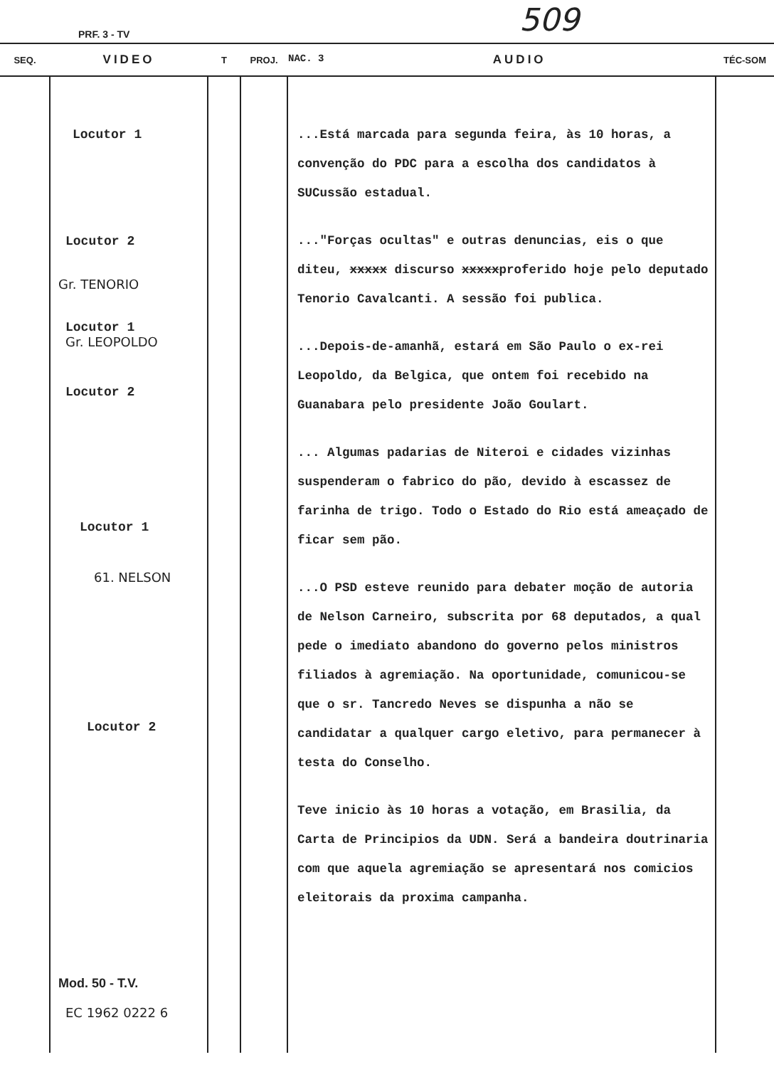PRF. 3 - TV 509
| SEQ. | VIDEO | T | PROJ. | NAC. 3 AUDIO | TÉC-SOM |
| --- | --- | --- | --- | --- | --- |
| | Locutor 1 Locutor 2 Gr. TENORIO Locutor 1 Gr. LEOPOLDO Locutor 2 Locutor 1 61. NELSON Locutor 2 Mod. 50 - T.V. EC 1962 0222 6 | | | ...Está marcada para segunda feira, às 10 horas, a convenção do PDC para a escolha dos candidatos à SUCussão estadual. ..."Forças ocultas" e outras denuncias, eis o que diteu, xxxxx discurso xxxxx proferido hoje pelo deputado Tenorio Cavalcanti. A sessão foi publica. ...Depois-de-amanhã, estará em São Paulo o ex-rei Leopoldo, da Belgica, que ontem foi recebido na Guanabara pelo presidente João Goulart. ... Algumas padarias de Niteroi e cidades vizinhas suspenderam o fabrico do pão, devido à escassez de farinha de trigo. Todo o Estado do Rio está ameaçado de ficar sem pão. ...O PSD esteve reunido para debater moção de autoria de Nelson Carneiro, subscrita por 68 deputados, a qual pede o imediato abandono do governo pelos ministros filiados à agremiação. Na oportunidade, comunicou-se que o sr. Tancredo Neves se dispunha a não se candidatar a qualquer cargo eletivo, para permanecer à testa do Conselho. Teve inicio às 10 horas a votação, em Brasilia, da Carta de Principios da UDN. Será a bandeira doutrinaria com que aquela agremiação se apresentará nos comicios eleitorais da proxima campanha. | |